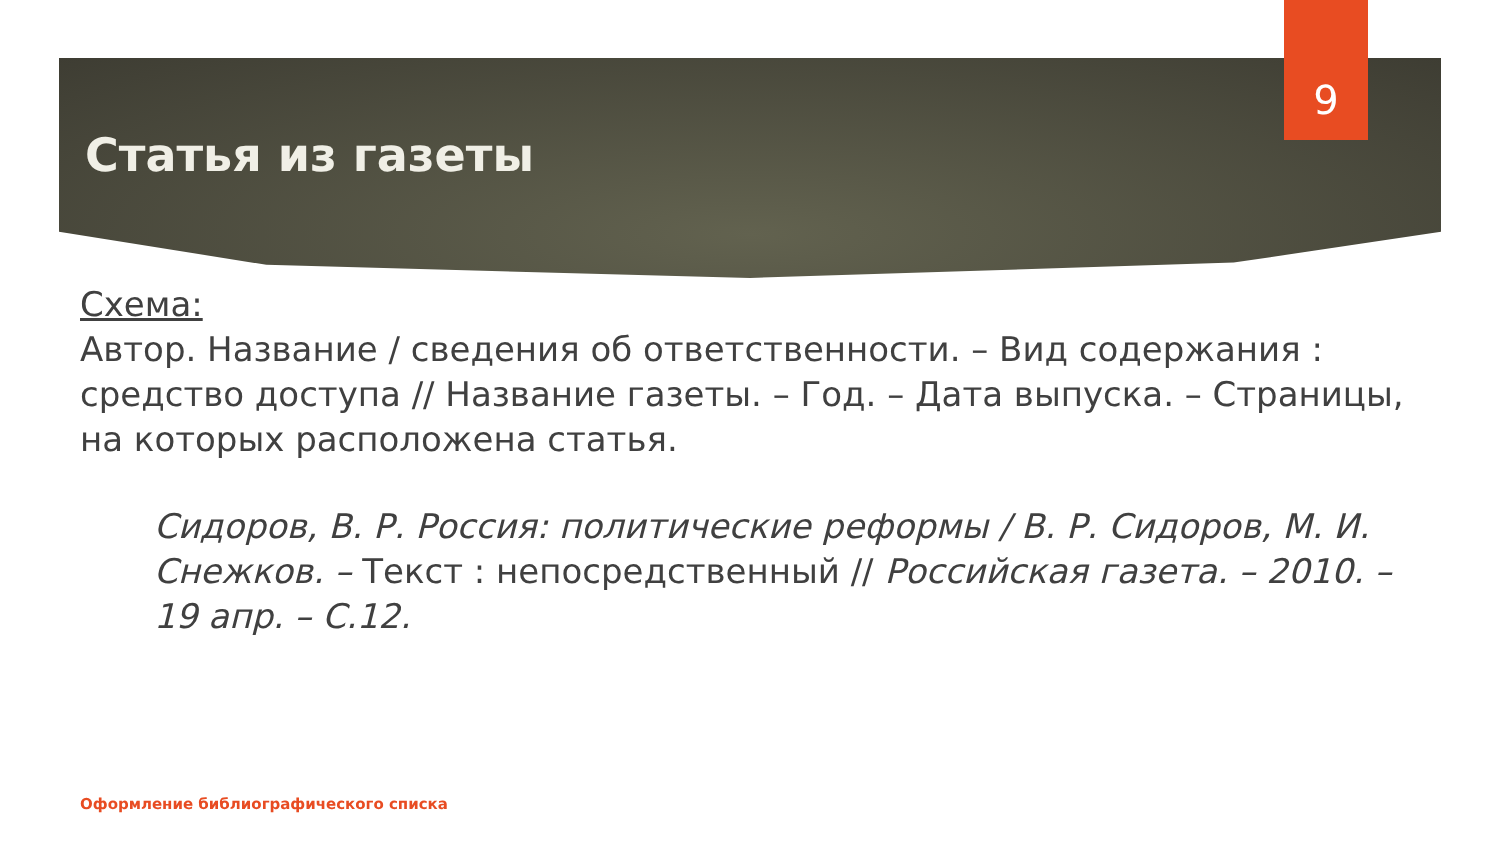9
Статья из газеты
Схема:
Автор. Название / сведения об ответственности. – Вид содержания : средство доступа // Название газеты. – Год. – Дата выпуска. – Страницы, на которых расположена статья.
Сидоров, В. Р. Россия: политические реформы / В. Р. Сидоров, М. И. Снежков. – Текст : непосредственный // Российская газета. – 2010. – 19 апр. – С.12.
Оформление библиографического списка